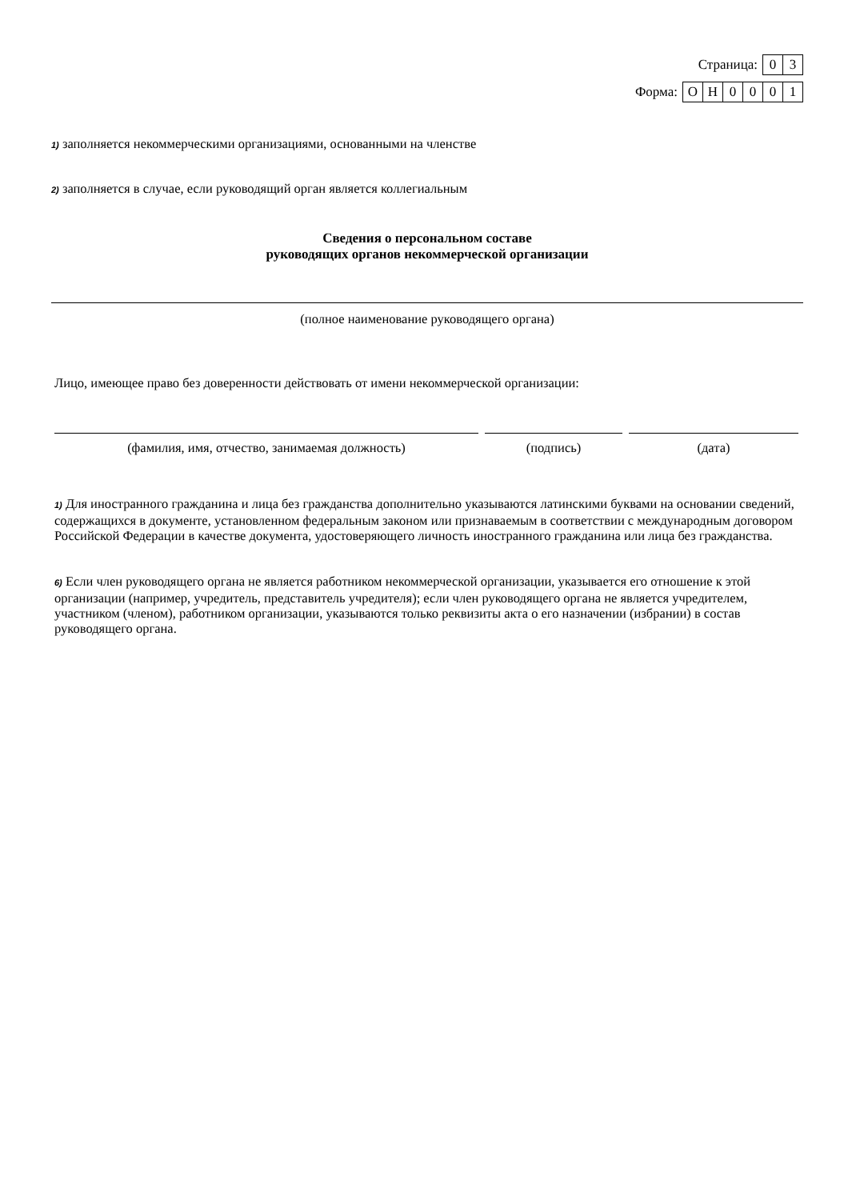Страница:
| 0 | 3 |
Форма:
| О | Н | 0 | 0 | 0 | 1 |
1) заполняется некоммерческими организациями, основанными на членстве
2) заполняется в случае, если руководящий орган является коллегиальным
Сведения о персональном составе
руководящих органов некоммерческой организации
(полное наименование руководящего органа)
Лицо, имеющее право без доверенности действовать от имени некоммерческой организации:
(фамилия, имя, отчество, занимаемая должность) (подпись) (дата)
1) Для иностранного гражданина и лица без гражданства дополнительно указываются латинскими буквами на основании сведений, содержащихся в документе, установленном федеральным законом или признаваемым в соответствии с международным договором Российской Федерации в качестве документа, удостоверяющего личность иностранного гражданина или лица без гражданства.
6) Если член руководящего органа не является работником некоммерческой организации, указывается его отношение к этой организации (например, учредитель, представитель учредителя); если член руководящего органа не является учредителем, участником (членом), работником организации, указываются только реквизиты акта о его назначении (избрании) в состав руководящего органа.